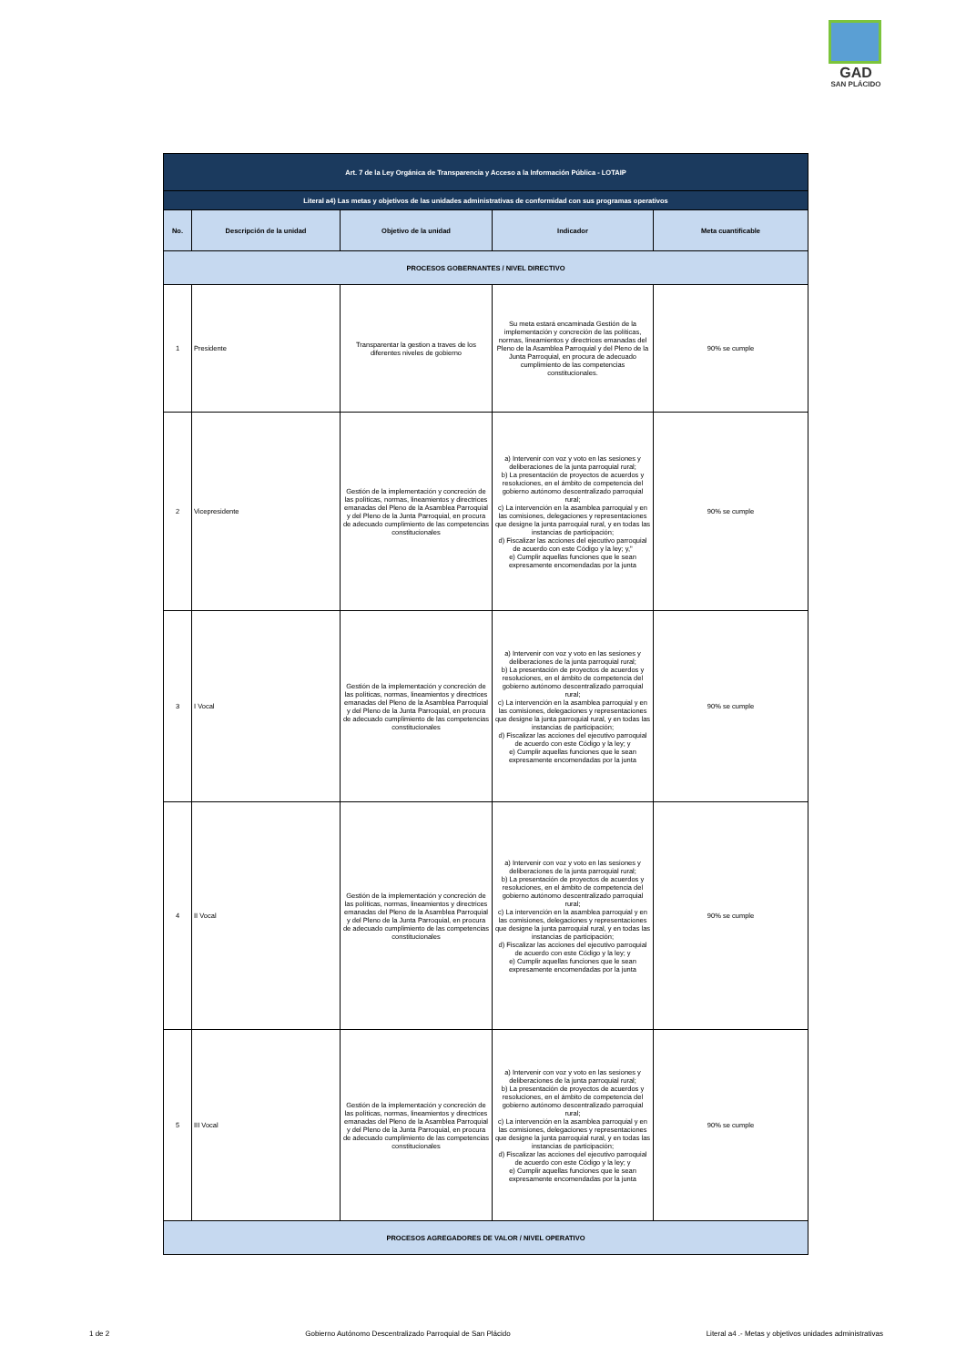GAD
SAN PLÁCIDO
| Art. 7 de la Ley Orgánica de Transparencia y Acceso a la Información Pública - LOTAIP | | | | |
| Literal a4) Las metas y objetivos de las unidades administrativas de conformidad con sus programas operativos | | | | |
| No. | Descripción de la unidad | Objetivo de la unidad | Indicador | Meta cuantificable |
| PROCESOS GOBERNANTES / NIVEL DIRECTIVO | | | | |
| 1 | Presidente | Transparentar la gestion a traves de los diferentes niveles de gobierno | Su meta estará encaminada Gestión de la implementación y concreción de las políticas, normas, lineamientos y directrices emanadas del Pleno de la Asamblea Parroquial y del Pleno de la Junta Parroquial, en procura de adecuado cumplimiento de las competencias constitucionales. | 90% se cumple |
| 2 | Vicepresidente | Gestión de la implementación y concreción de las políticas, normas, lineamientos y directrices emanadas del Pleno de la Asamblea Parroquial y del Pleno de la Junta Parroquial, en procura de adecuado cumplimiento de las competencias constitucionales | a) Intervenir con voz y voto en las sesiones y deliberaciones de la junta parroquial rural; b) La presentación de proyectos de acuerdos y resoluciones, en el ámbito de competencia del gobierno autónomo descentralizado parroquial rural; c) La intervención en la asamblea parroquial y en las comisiones, delegaciones y representaciones que designe la junta parroquial rural, y en todas las instancias de participación; d) Fiscalizar las acciones del ejecutivo parroquial de acuerdo con este Código y la ley; y," e) Cumplir aquellas funciones que le sean expresamente encomendadas por la junta | 90% se cumple |
| 3 | I Vocal | Gestión de la implementación y concreción de las políticas, normas, lineamientos y directrices emanadas del Pleno de la Asamblea Parroquial y del Pleno de la Junta Parroquial, en procura de adecuado cumplimiento de las competencias constitucionales | a) Intervenir con voz y voto en las sesiones y deliberaciones de la junta parroquial rural; b) La presentación de proyectos de acuerdos y resoluciones, en el ámbito de competencia del gobierno autónomo descentralizado parroquial rural; c) La intervención en la asamblea parroquial y en las comisiones, delegaciones y representaciones que designe la junta parroquial rural, y en todas las instancias de participación; d) Fiscalizar las acciones del ejecutivo parroquial de acuerdo con este Código y la ley; y e) Cumplir aquellas funciones que le sean expresamente encomendadas por la junta | 90% se cumple |
| 4 | II Vocal | Gestión de la implementación y concreción de las políticas, normas, lineamientos y directrices emanadas del Pleno de la Asamblea Parroquial y del Pleno de la Junta Parroquial, en procura de adecuado cumplimiento de las competencias constitucionales | a) Intervenir con voz y voto en las sesiones y deliberaciones de la junta parroquial rural; b) La presentación de proyectos de acuerdos y resoluciones, en el ámbito de competencia del gobierno autónomo descentralizado parroquial rural; c) La intervención en la asamblea parroquial y en las comisiones, delegaciones y representaciones que designe la junta parroquial rural, y en todas las instancias de participación; d) Fiscalizar las acciones del ejecutivo parroquial de acuerdo con este Código y la ley; y e) Cumplir aquellas funciones que le sean expresamente encomendadas por la junta | 90% se cumple |
| 5 | III Vocal | Gestión de la implementación y concreción de las políticas, normas, lineamientos y directrices emanadas del Pleno de la Asamblea Parroquial y del Pleno de la Junta Parroquial, en procura de adecuado cumplimiento de las competencias constitucionales | a) Intervenir con voz y voto en las sesiones y deliberaciones de la junta parroquial rural; b) La presentación de proyectos de acuerdos y resoluciones, en el ámbito de competencia del gobierno autónomo descentralizado parroquial rural; c) La intervención en la asamblea parroquial y en las comisiones, delegaciones y representaciones que designe la junta parroquial rural, y en todas las instancias de participación; d) Fiscalizar las acciones del ejecutivo parroquial de acuerdo con este Código y la ley; y e) Cumplir aquellas funciones que le sean expresamente encomendadas por la junta | 90% se cumple |
| PROCESOS AGREGADORES DE VALOR / NIVEL OPERATIVO | | | | |
1 de 2 Gobierno Autónomo Descentralizado Parroquial de San Plácido Literal a4 .- Metas y objetivos unidades administrativas